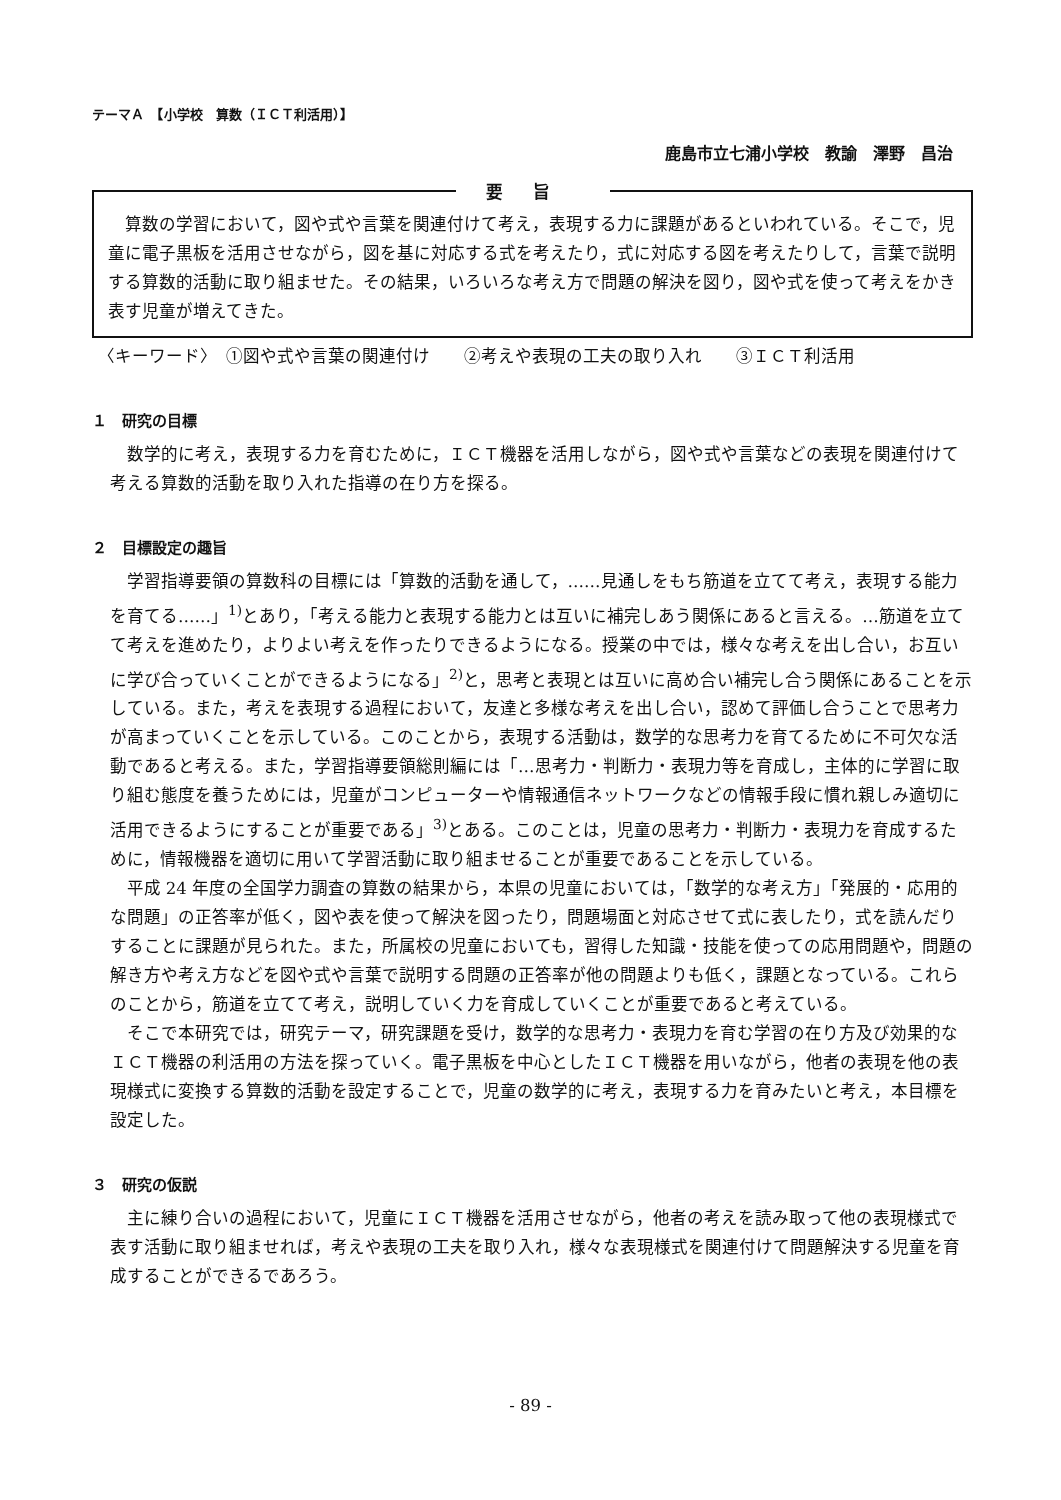テーマＡ　【小学校　算数（ＩＣＴ利活用）】
鹿島市立七浦小学校　教諭　澤野　昌治
要旨
算数の学習において，図や式や言葉を関連付けて考え，表現する力に課題があるといわれている。そこで，児童に電子黒板を活用させながら，図を基に対応する式を考えたり，式に対応する図を考えたりして，言葉で説明する算数的活動に取り組ませた。その結果，いろいろな考え方で問題の解決を図り，図や式を使って考えをかき表す児童が増えてきた。
〈キーワード〉　①図や式や言葉の関連付け　　②考えや表現の工夫の取り入れ　　③ＩＣＴ利活用
１　研究の目標
数学的に考え，表現する力を育むために，ＩＣＴ機器を活用しながら，図や式や言葉などの表現を関連付けて考える算数的活動を取り入れた指導の在り方を探る。
２　目標設定の趣旨
学習指導要領の算数科の目標には「算数的活動を通して，……見通しをもち筋道を立てて考え，表現する能力を育てる……」<sup>1)</sup>とあり，「考える能力と表現する能力とは互いに補完しあう関係にあると言える。…筋道を立てて考えを進めたり，よりよい考えを作ったりできるようになる。授業の中では，様々な考えを出し合い，お互いに学び合っていくことができるようになる」<sup>2)</sup>と，思考と表現とは互いに高め合い補完し合う関係にあることを示している。また，考えを表現する過程において，友達と多様な考えを出し合い，認めて評価し合うことで思考力が高まっていくことを示している。このことから，表現する活動は，数学的な思考力を育てるために不可欠な活動であると考える。また，学習指導要領総則編には「…思考力・判断力・表現力等を育成し，主体的に学習に取り組む態度を養うためには，児童がコンピューターや情報通信ネットワークなどの情報手段に慣れ親しみ適切に活用できるようにすることが重要である」<sup>3)</sup>とある。このことは，児童の思考力・判断力・表現力を育成するために，情報機器を適切に用いて学習活動に取り組ませることが重要であることを示している。
平成 24 年度の全国学力調査の算数の結果から，本県の児童においては，「数学的な考え方」「発展的・応用的な問題」の正答率が低く，図や表を使って解決を図ったり，問題場面と対応させて式に表したり，式を読んだりすることに課題が見られた。また，所属校の児童においても，習得した知識・技能を使っての応用問題や，問題の解き方や考え方などを図や式や言葉で説明する問題の正答率が他の問題よりも低く，課題となっている。これらのことから，筋道を立てて考え，説明していく力を育成していくことが重要であると考えている。
そこで本研究では，研究テーマ，研究課題を受け，数学的な思考力・表現力を育む学習の在り方及び効果的なＩＣＴ機器の利活用の方法を探っていく。電子黒板を中心としたＩＣＴ機器を用いながら，他者の表現を他の表現様式に変換する算数的活動を設定することで，児童の数学的に考え，表現する力を育みたいと考え，本目標を設定した。
３　研究の仮説
主に練り合いの過程において，児童にＩＣＴ機器を活用させながら，他者の考えを読み取って他の表現様式で表す活動に取り組ませれば，考えや表現の工夫を取り入れ，様々な表現様式を関連付けて問題解決する児童を育成することができるであろう。
- 89 -